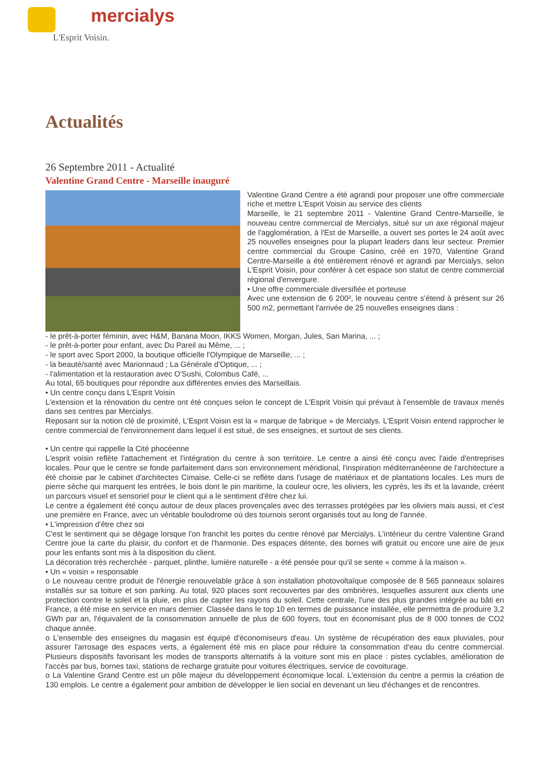mercialys
L'Esprit Voisin.
Actualités
26 Septembre 2011 - Actualité
Valentine Grand Centre - Marseille inauguré
Valentine Grand Centre a été agrandi pour proposer une offre commerciale riche et mettre L'Esprit Voisin au service des clients
Marseille, le 21 septembre 2011 - Valentine Grand Centre-Marseille, le nouveau centre commercial de Mercialys, situé sur un axe régional majeur de l'agglomération, à l'Est de Marseille, a ouvert ses portes le 24 août avec 25 nouvelles enseignes pour la plupart leaders dans leur secteur. Premier centre commercial du Groupe Casino, créé en 1970, Valentine Grand Centre-Marseille a été entièrement rénové et agrandi par Mercialys, selon L'Esprit Voisin, pour conférer à cet espace son statut de centre commercial régional d'envergure.
• Une offre commerciale diversifiée et porteuse
Avec une extension de 6 200², le nouveau centre s'étend à présent sur 26 500 m2, permettant l'arrivée de 25 nouvelles enseignes dans :
- le prêt-à-porter féminin, avec H&M, Banana Moon, IKKS Women, Morgan, Jules, San Marina, ... ;
- le prêt-à-porter pour enfant, avec Du Pareil au Même, ... ;
- le sport avec Sport 2000, la boutique officielle l'Olympique de Marseille, ... ;
- la beauté/santé avec Marionnaud ; La Générale d'Optique, ... ;
- l'alimentation et la restauration avec O'Sushi, Colombus Café, ...
Au total, 65 boutiques pour répondre aux différentes envies des Marseillais.
• Un centre conçu dans L'Esprit Voisin
L'extension et la rénovation du centre ont été conçues selon le concept de L'Esprit Voisin qui prévaut à l'ensemble de travaux menés dans ses centres par Mercialys.
Reposant sur la notion clé de proximité, L'Esprit Voisin est la « marque de fabrique » de Mercialys. L'Esprit Voisin entend rapprocher le centre commercial de l'environnement dans lequel il est situé, de ses enseignes, et surtout de ses clients.
• Un centre qui rappelle la Cité phocéenne
L'esprit voisin reflète l'attachement et l'intégration du centre à son territoire. Le centre a ainsi été conçu avec l'aide d'entreprises locales. Pour que le centre se fonde parfaitement dans son environnement méridional, l'inspiration méditerranéenne de l'architecture a été choisie par le cabinet d'architectes Cimaise. Celle-ci se reflète dans l'usage de matériaux et de plantations locales. Les murs de pierre sèche qui marquent les entrées, le bois dont le pin maritime, la couleur ocre, les oliviers, les cyprès, les ifs et la lavande, créent un parcours visuel et sensoriel pour le client qui a le sentiment d'être chez lui.
Le centre a également été conçu autour de deux places provençales avec des terrasses protégées par les oliviers mais aussi, et c'est une première en France, avec un véritable boulodrome où des tournois seront organisés tout au long de l'année.
• L'impression d'être chez soi
C'est le sentiment qui se dégage lorsque l'on franchit les portes du centre rénové par Mercialys. L'intérieur du centre Valentine Grand Centre joue la carte du plaisir, du confort et de l'harmonie. Des espaces détente, des bornes wifi gratuit ou encore une aire de jeux pour les enfants sont mis à la disposition du client.
La décoration très recherchée - parquet, plinthe, lumière naturelle - a été pensée pour qu'il se sente « comme à la maison ».
• Un « voisin » responsable
o Le nouveau centre produit de l'énergie renouvelable grâce à son installation photovoltaïque composée de 8 565 panneaux solaires installés sur sa toiture et son parking. Au total, 920 places sont recouvertes par des ombrières, lesquelles assurent aux clients une protection contre le soleil et la pluie, en plus de capter les rayons du soleil. Cette centrale, l'une des plus grandes intégrée au bâti en France, a été mise en service en mars dernier. Classée dans le top 10 en termes de puissance installée, elle permettra de produire 3,2 GWh par an, l'équivalent de la consommation annuelle de plus de 600 foyers, tout en économisant plus de 8 000 tonnes de CO2 chaque année.
o L'ensemble des enseignes du magasin est équipé d'économiseurs d'eau. Un système de récupération des eaux pluviales, pour assurer l'arrosage des espaces verts, a également été mis en place pour réduire la consommation d'eau du centre commercial. Plusieurs dispositifs favorisant les modes de transports alternatifs à la voiture sont mis en place : pistes cyclables, amélioration de l'accès par bus, bornes taxi, stations de recharge gratuite pour voitures électriques, service de covoiturage.
o La Valentine Grand Centre est un pôle majeur du développement économique local. L'extension du centre a permis la création de 130 emplois. Le centre a également pour ambition de développer le lien social en devenant un lieu d'échanges et de rencontres.